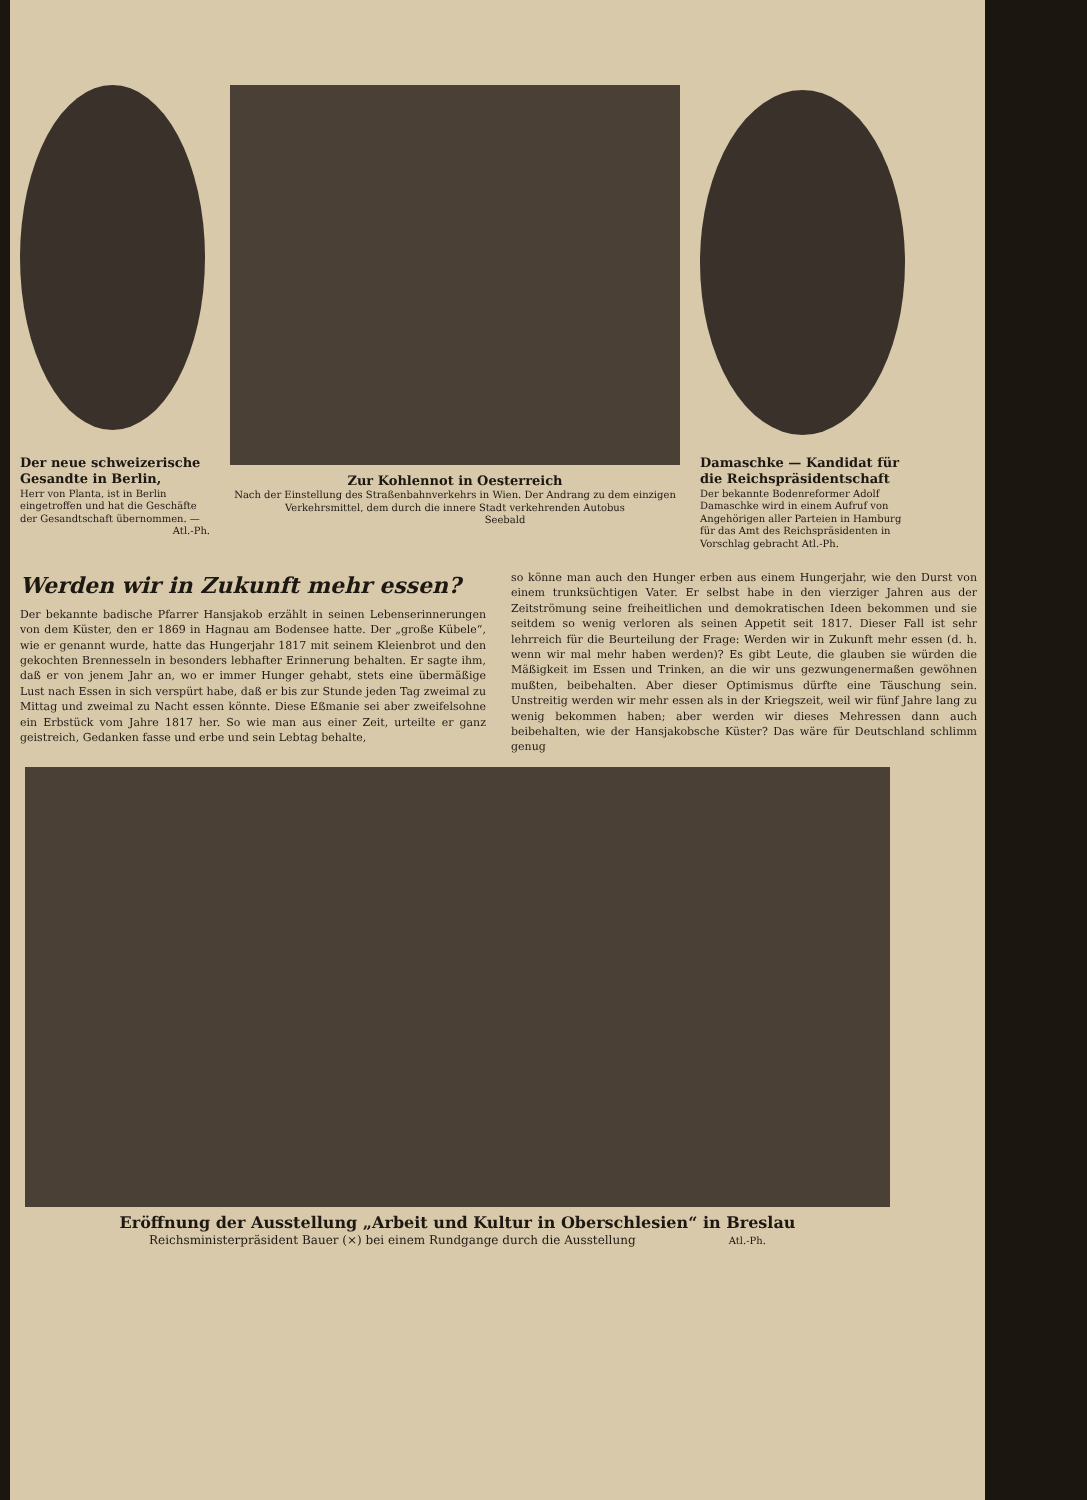Der neue schweizerische Gesandte in Berlin,
Herr von Planta, ist in Berlin eingetroffen und hat die Geschäfte der Gesandtschaft übernommen. —
Atl.-Ph.
Zur Kohlennot in Oesterreich
Nach der Einstellung des Straßenbahnverkehrs in Wien. Der Andrang zu dem einzigen Verkehrsmittel, dem durch die innere Stadt verkehrenden Autobus Seebald
Damaschke — Kandidat für die Reichspräsidentschaft
Der bekannte Bodenreformer Adolf Damaschke wird in einem Aufruf von Angehörigen aller Parteien in Hamburg für das Amt des Reichspräsidenten in Vorschlag gebracht Atl.-Ph.
Werden wir in Zukunft mehr essen?
Der bekannte badische Pfarrer Hansjakob erzählt in seinen Lebenserinnerungen von dem Küster, den er 1869 in Hagnau am Bodensee hatte. Der „große Kübele“, wie er genannt wurde, hatte das Hungerjahr 1817 mit seinem Kleienbrot und den gekochten Brennesseln in besonders lebhafter Erinnerung behalten. Er sagte ihm, daß er von jenem Jahr an, wo er immer Hunger gehabt, stets eine übermäßige Lust nach Essen in sich verspürt habe, daß er bis zur Stunde jeden Tag zweimal zu Mittag und zweimal zu Nacht essen könnte. Diese Eßmanie sei aber zweifelsohne ein Erbstück vom Jahre 1817 her. So wie man aus einer Zeit, urteilte er ganz geistreich, Gedanken fasse und erbe und sein Lebtag behalte,
so könne man auch den Hunger erben aus einem Hungerjahr, wie den Durst von einem trunksüchtigen Vater. Er selbst habe in den vierziger Jahren aus der Zeitströmung seine freiheitlichen und demokratischen Ideen bekommen und sie seitdem so wenig verloren als seinen Appetit seit 1817. Dieser Fall ist sehr lehrreich für die Beurteilung der Frage: Werden wir in Zukunft mehr essen (d. h. wenn wir mal mehr haben werden)? Es gibt Leute, die glauben sie würden die Mäßigkeit im Essen und Trinken, an die wir uns gezwungenermaßen gewöhnen mußten, beibehalten. Aber dieser Optimismus dürfte eine Täuschung sein. Unstreitig werden wir mehr essen als in der Kriegszeit, weil wir fünf Jahre lang zu wenig bekommen haben; aber werden wir dieses Mehressen dann auch beibehalten, wie der Hansjakobsche Küster? Das wäre für Deutschland schlimm genug
Eröffnung der Ausstellung „Arbeit und Kultur in Oberschlesien“ in Breslau
Reichsministerpräsident Bauer (×) bei einem Rundgange durch die Ausstellung Atl.-Ph.